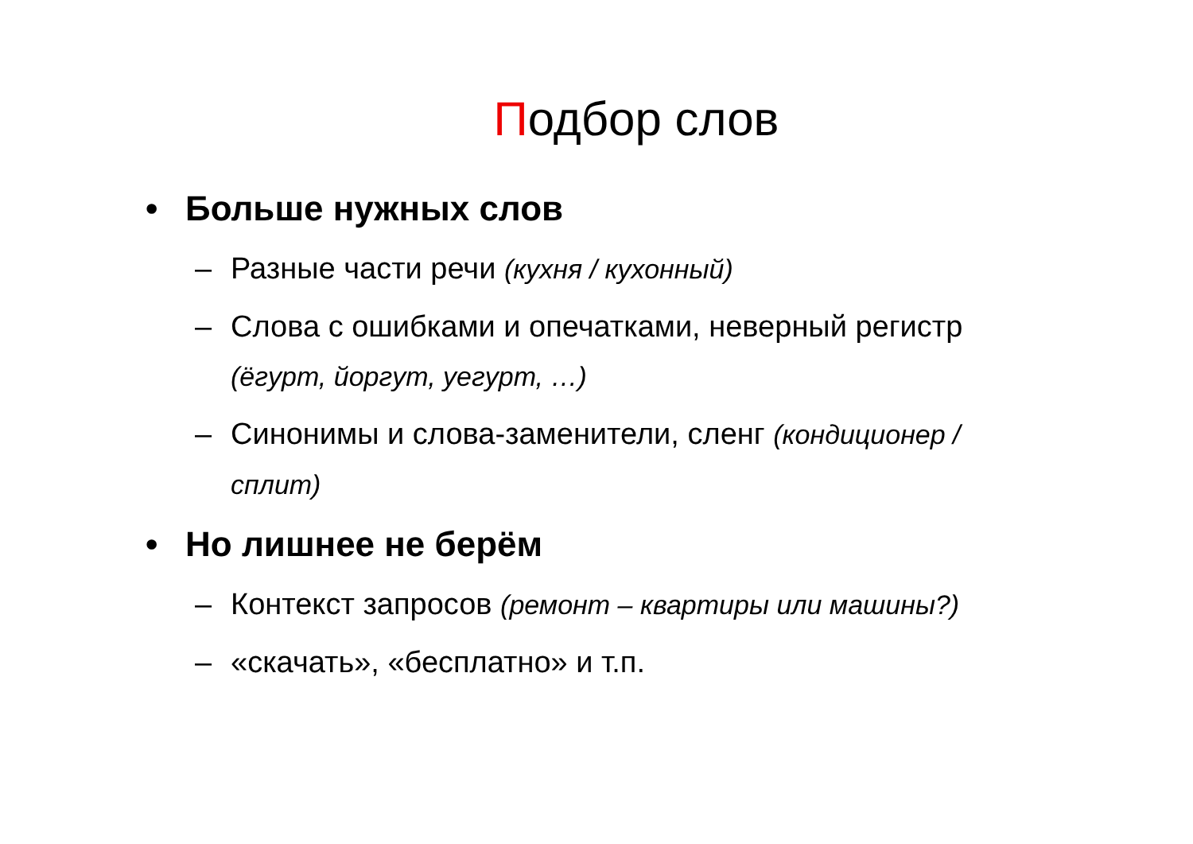Подбор слов
• Больше нужных слов
– Разные части речи (кухня / кухонный)
– Слова с ошибками и опечатками, неверный регистр (ёгурт, йоргут, уегурт, …)
– Синонимы и слова-заменители, сленг (кондиционер / сплит)
• Но лишнее не берём
– Контекст запросов (ремонт – квартиры или машины?)
– «скачать», «бесплатно» и т.п.